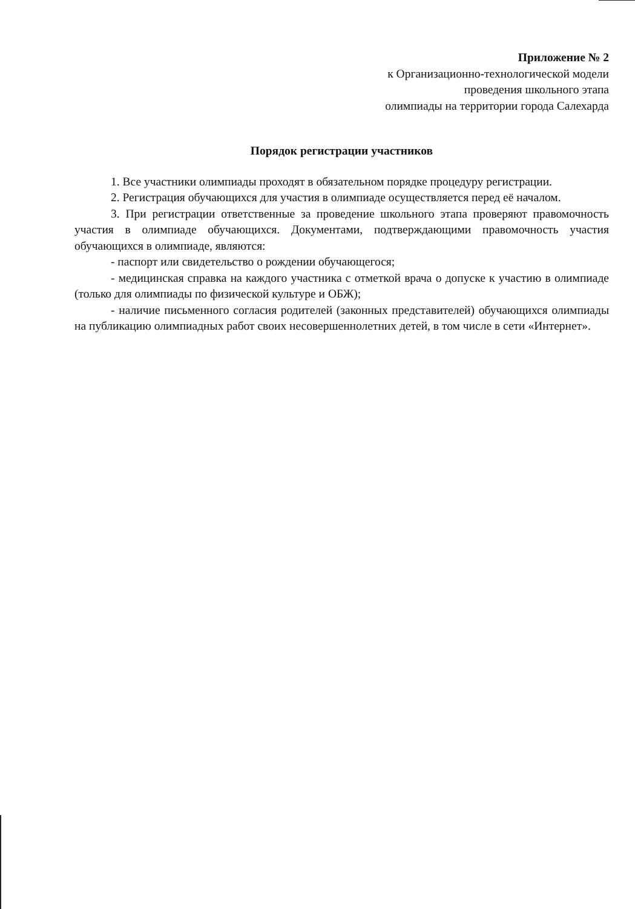Приложение № 2
к Организационно-технологической модели
проведения школьного этапа
олимпиады на территории города Салехарда
Порядок регистрации участников
1. Все участники олимпиады проходят в обязательном порядке процедуру регистрации.
2. Регистрация обучающихся для участия в олимпиаде осуществляется перед её началом.
3. При регистрации ответственные за проведение школьного этапа проверяют правомочность участия в олимпиаде обучающихся. Документами, подтверждающими правомочность участия обучающихся в олимпиаде, являются:
- паспорт или свидетельство о рождении обучающегося;
- медицинская справка на каждого участника с отметкой врача о допуске к участию в олимпиаде (только для олимпиады по физической культуре и ОБЖ);
- наличие письменного согласия родителей (законных представителей) обучающихся олимпиады на публикацию олимпиадных работ своих несовершеннолетних детей, в том числе в сети «Интернет».